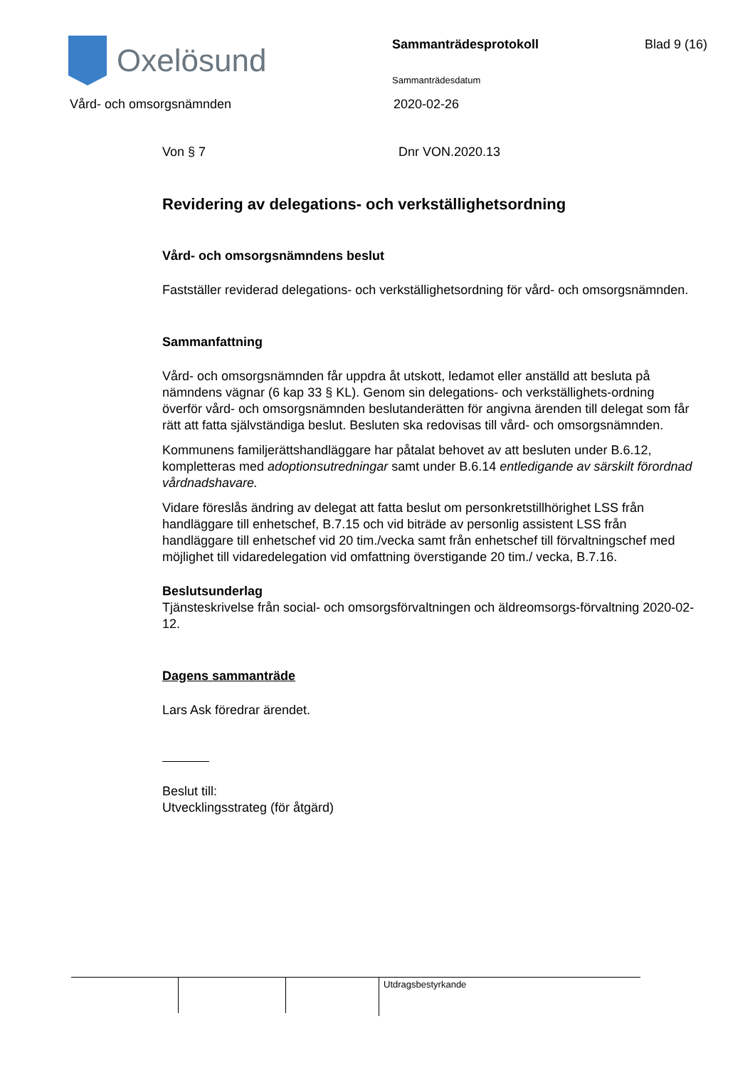Oxelösund
Sammanträdesprotokoll
Sammanträdesdatum
Blad 9 (16)
Vård- och omsorgsnämnden 2020-02-26
Von § 7 Dnr VON.2020.13
Revidering av delegations- och verkställighetsordning
Vård- och omsorgsnämndens beslut
Fastställer reviderad delegations- och verkställighetsordning för vård- och omsorgsnämnden.
Sammanfattning
Vård- och omsorgsnämnden får uppdra åt utskott, ledamot eller anställd att besluta på nämndens vägnar (6 kap 33 § KL). Genom sin delegations- och verkställighets-ordning överför vård- och omsorgsnämnden beslutanderätten för angivna ärenden till delegat som får rätt att fatta självständiga beslut. Besluten ska redovisas till vård- och omsorgsnämnden.
Kommunens familjerättshandläggare har påtalat behovet av att besluten under B.6.12, kompletteras med adoptionsutredningar samt under B.6.14 entledigande av särskilt förordnad vårdnadshavare.
Vidare föreslås ändring av delegat att fatta beslut om personkretstillhörighet LSS från handläggare till enhetschef, B.7.15 och vid biträde av personlig assistent LSS från handläggare till enhetschef vid 20 tim./vecka samt från enhetschef till förvaltningschef med möjlighet till vidaredelegation vid omfattning överstigande 20 tim./ vecka, B.7.16.
Beslutsunderlag
Tjänsteskrivelse från social- och omsorgsförvaltningen och äldreomsorgs-förvaltning 2020-02-12.
Dagens sammanträde
Lars Ask föredrar ärendet.
Beslut till:
Utvecklingsstrateg (för åtgärd)
Utdragsbestyrkande